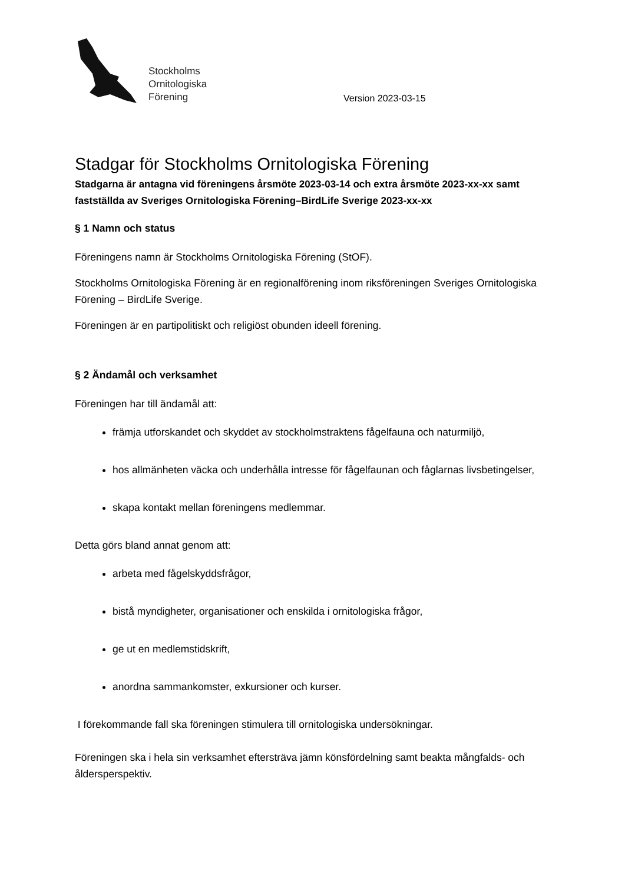Stockholms
Ornitologiska
Förening
Version 2023-03-15
Stadgar för Stockholms Ornitologiska Förening
Stadgarna är antagna vid föreningens årsmöte 2023-03-14 och extra årsmöte 2023-xx-xx samt fastställda av Sveriges Ornitologiska Förening–BirdLife Sverige 2023-xx-xx
§ 1 Namn och status
Föreningens namn är Stockholms Ornitologiska Förening (StOF).
Stockholms Ornitologiska Förening är en regionalförening inom riksföreningen Sveriges Ornitologiska Förening – BirdLife Sverige.
Föreningen är en partipolitiskt och religiöst obunden ideell förening.
§ 2 Ändamål och verksamhet
Föreningen har till ändamål att:
främja utforskandet och skyddet av stockholmstraktens fågelfauna och naturmiljö,
hos allmänheten väcka och underhålla intresse för fågelfaunan och fåglarnas livsbetingelser,
skapa kontakt mellan föreningens medlemmar.
Detta görs bland annat genom att:
arbeta med fågelskyddsfrågor,
bistå myndigheter, organisationer och enskilda i ornitologiska frågor,
ge ut en medlemstidskrift,
anordna sammankomster, exkursioner och kurser.
I förekommande fall ska föreningen stimulera till ornitologiska undersökningar.
Föreningen ska i hela sin verksamhet eftersträva jämn könsfördelning samt beakta mångfalds- och åldersperspektiv.